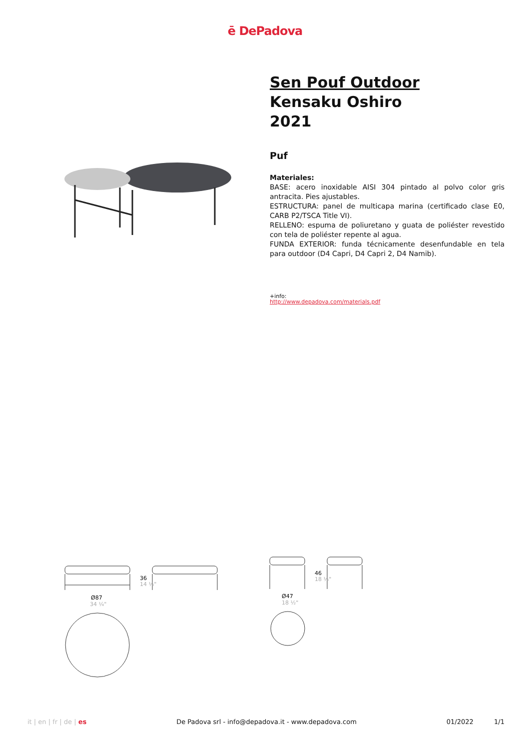ē DePadova
Sen Pouf Outdoor
Kensaku Oshiro
2021
Puf
Materiales:
BASE: acero inoxidable AISI 304 pintado al polvo color gris antracita. Pies ajustables.
ESTRUCTURA: panel de multicapa marina (certificado clase E0, CARB P2/TSCA Title VI).
RELLENO: espuma de poliuretano y guata de poliéster revestido con tela de poliéster repente al agua.
FUNDA EXTERIOR: funda técnicamente desenfundable en tela para outdoor (D4 Capri, D4 Capri 2, D4 Namib).
+info:
http://www.depadova.com/materials.pdf
Ø87
34 ¼"
36
14 ⅛"
Ø47
18 ½"
46
18 ⅛"
it | en | fr | de | es De Padova srl - info@depadova.it - www.depadova.com
01/2022 1/1